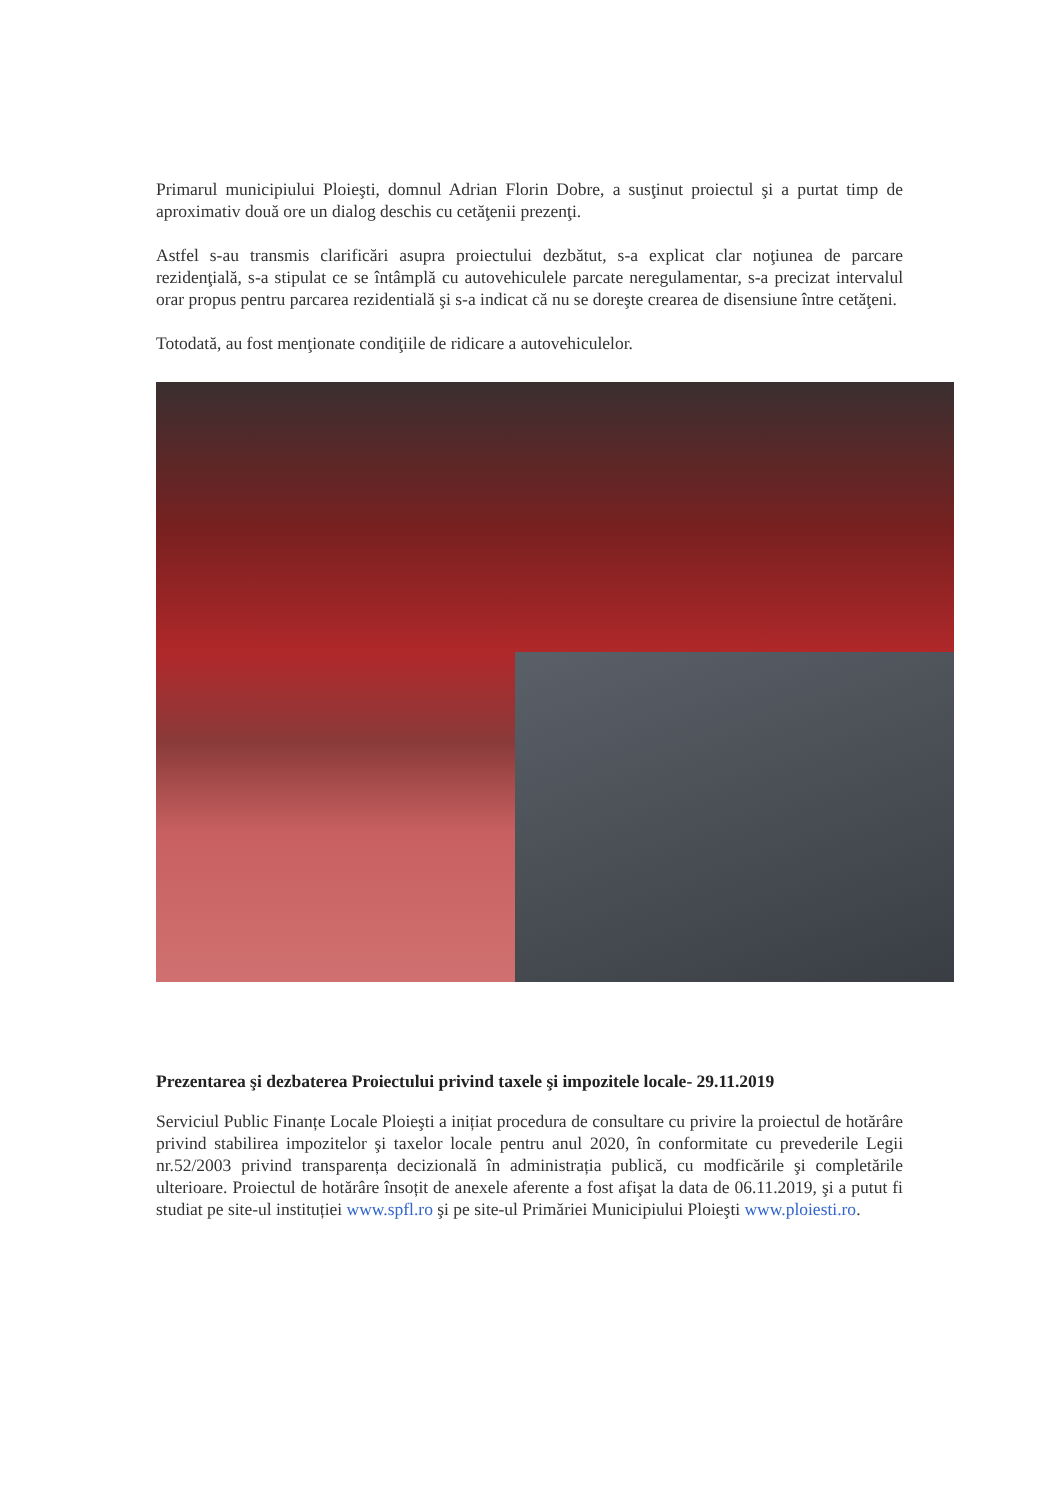Primarul municipiului Ploieşti, domnul Adrian Florin Dobre, a susţinut proiectul şi a purtat timp de aproximativ două ore un dialog deschis cu cetăţenii prezenţi.
Astfel s-au transmis clarificări asupra proiectului dezbătut, s-a explicat clar noţiunea de parcare rezidenţială, s-a stipulat ce se întâmplă cu autovehiculele parcate neregulamentar, s-a precizat intervalul orar propus pentru parcarea rezidentială şi s-a indicat că nu se doreşte crearea de disensiune între cetăţeni.
Totodată, au fost menţionate condiţiile de ridicare a autovehiculelor.
Prezentarea şi dezbaterea Proiectului privind taxele şi impozitele locale- 29.11.2019
Serviciul Public Finanțe Locale Ploieşti a inițiat procedura de consultare cu privire la proiectul de hotărâre privind stabilirea impozitelor şi taxelor locale pentru anul 2020, în conformitate cu prevederile Legii nr.52/2003 privind transparența decizională în administrația publică, cu modficările şi completările ulterioare. Proiectul de hotărâre însoțit de anexele aferente a fost afişat la data de 06.11.2019, şi a putut fi studiat pe site-ul instituției www.spfl.ro şi pe site-ul Primăriei Municipiului Ploieşti www.ploiesti.ro.